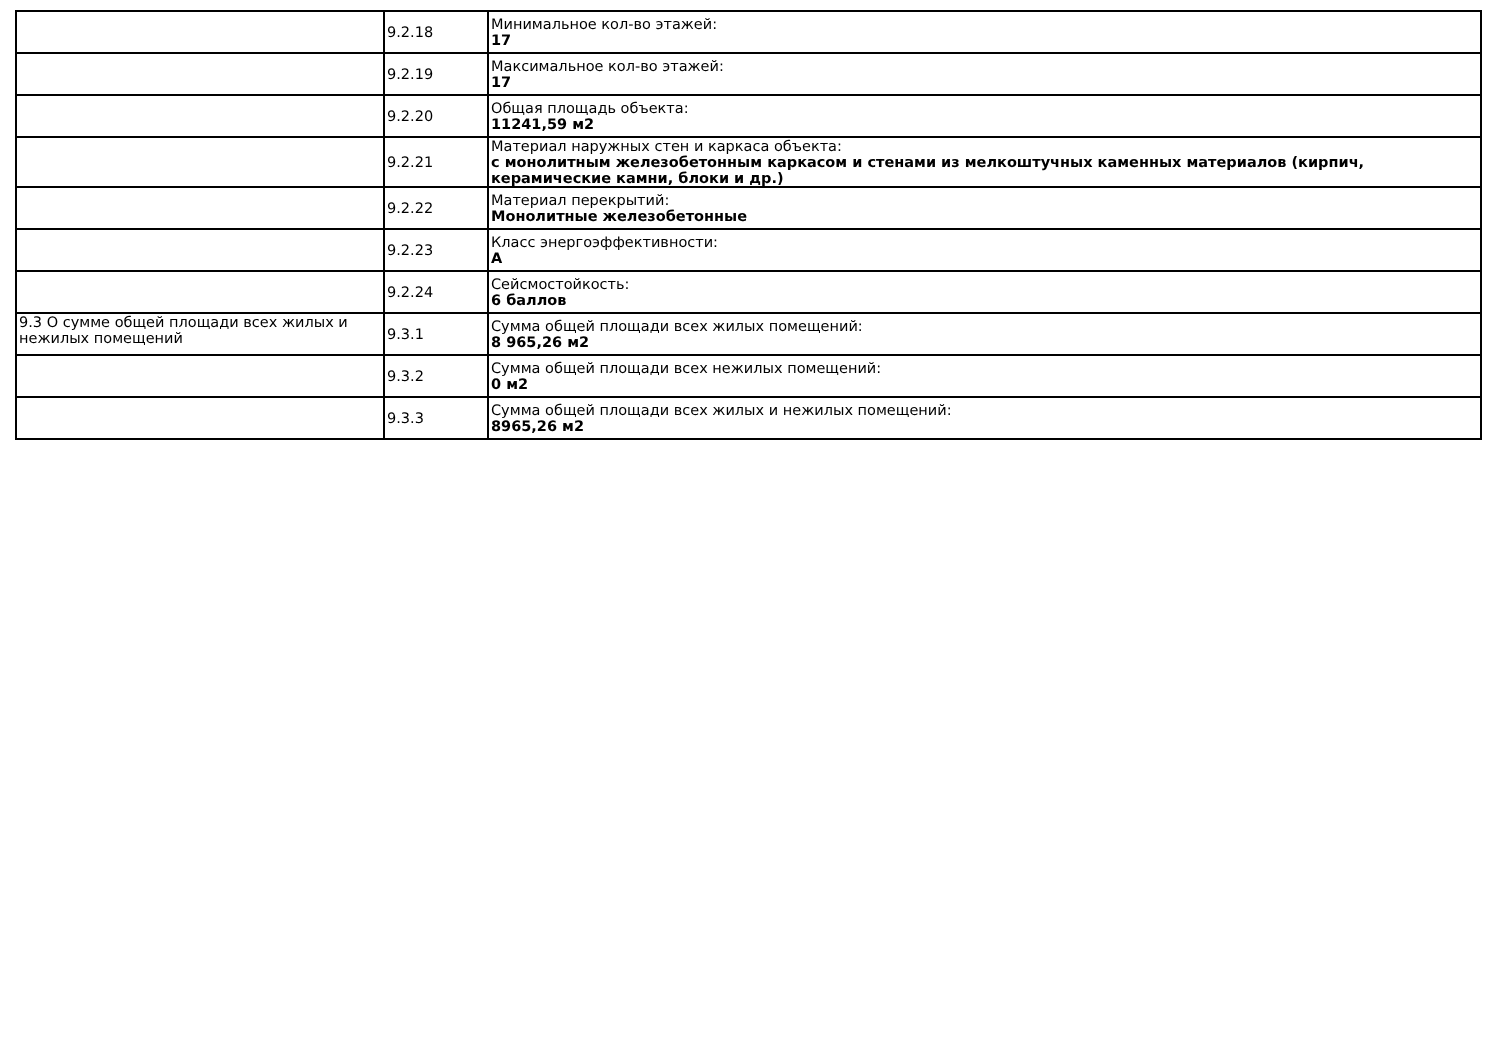| | 9.2.18 | Минимальное кол-во этажей: 17 |
| | 9.2.19 | Максимальное кол-во этажей: 17 |
| | 9.2.20 | Общая площадь объекта: 11241,59 м2 |
| | 9.2.21 | Материал наружных стен и каркаса объекта: с монолитным железобетонным каркасом и стенами из мелкоштучных каменных материалов (кирпич, керамические камни, блоки и др.) |
| | 9.2.22 | Материал перекрытий: Монолитные железобетонные |
| | 9.2.23 | Класс энергоэффективности: А |
| | 9.2.24 | Сейсмостойкость: 6 баллов |
| 9.3 О сумме общей площади всех жилых и нежилых помещений | 9.3.1 | Сумма общей площади всех жилых помещений: 8 965,26 м2 |
| | 9.3.2 | Сумма общей площади всех нежилых помещений: 0 м2 |
| | 9.3.3 | Сумма общей площади всех жилых и нежилых помещений: 8965,26 м2 |